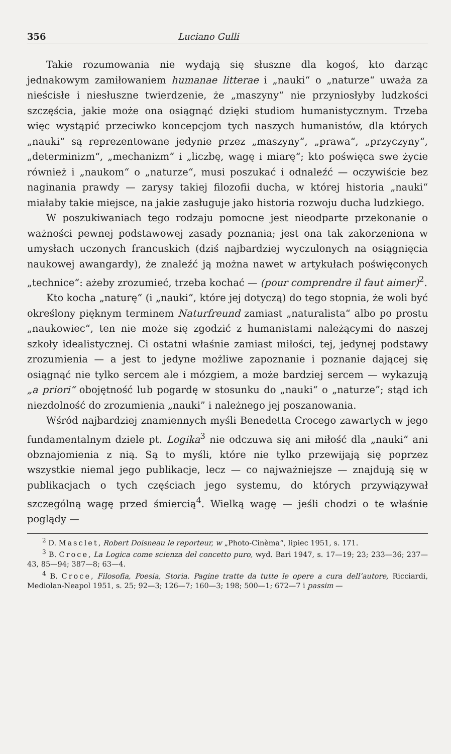356 Luciano Gulli
Takie rozumowania nie wydają się słuszne dla kogoś, kto darząc jednakowym zamiłowaniem humanae litterae i „nauki“ o „naturze“ uważa za nieścisłe i niesłuszne twierdzenie, że „maszyny“ nie przyniosłyby ludzkości szczęścia, jakie może ona osiągnąć dzięki studiom humanistycznym. Trzeba więc wystąpić przeciwko koncepcjom tych naszych humanistów, dla których „nauki“ są reprezentowane jedynie przez „maszyny“, „prawa“, „przyczyny“, „determinizm“, „mechanizm“ i „liczbę, wagę i miarę“; kto poświęca swe życie również i „naukom“ o „naturze“, musi poszukać i odnaleźć — oczywiście bez naginania prawdy — zarysy takiej filozofii ducha, w której historia „nauki“ miałaby takie miejsce, na jakie zasługuje jako historia rozwoju ducha ludzkiego.
W poszukiwaniach tego rodzaju pomocne jest nieodparte przekonanie o ważności pewnej podstawowej zasady poznania; jest ona tak zakorzeniona w umysłach uczonych francuskich (dziś najbardziej wyczulonych na osiągnięcia naukowej awangardy), że znaleźć ją można nawet w artykułach poświęconych „technice“: ażeby zrozumieć, trzeba kochać — (pour comprendre il faut aimer)<sup>2</sup>.
Kto kocha „naturę“ (i „nauki“, które jej dotyczą) do tego stopnia, że woli być określony pięknym terminem Naturfreund zamiast „naturalista“ albo po prostu „naukowiec“, ten nie może się zgodzić z humanistami należącymi do naszej szkoły idealistycznej. Ci ostatni właśnie zamiast miłości, tej, jedynej podstawy zrozumienia — a jest to jedyne możliwe zapoznanie i poznanie dającej się osiągnąć nie tylko sercem ale i mózgiem, a może bardziej sercem — wykazują „a priori“ obojętność lub pogardę w stosunku do „nauki“ o „naturze”; stąd ich niezdolność do zrozumienia „nauki” i należnego jej poszanowania.
Wśród najbardziej znamiennych myśli Benedetta Crocego zawartych w jego fundamentalnym dziele pt. Logika<sup>3</sup> nie odczuwa się ani miłość dla „nauki“ ani obznajomienia z nią. Są to myśli, które nie tylko przewijają się poprzez wszystkie niemal jego publikacje, lecz — co najważniejsze — znajdują się w publikacjach o tych częściach jego systemu, do których przywiązywał szczególną wagę przed śmiercią<sup>4</sup>. Wielką wagę — jeśli chodzi o te właśnie poglądy —
<sup>2</sup> D. Masclet, Robert Doisneau le reporteur, w „Photo-Cinèma“, lipiec 1951, s. 171.
<sup>3</sup> B. Croce, La Logica come scienza del concetto puro, wyd. Bari 1947, s. 17—19; 23; 233—36; 237—43, 85—94; 387—8; 63—4.
<sup>4</sup> B. Croce, Filosofia, Poesia, Storia. Pagine tratte da tutte le opere a cura dell’autore, Ricciardi, Mediolan-Neapol 1951, s. 25; 92—3; 126—7; 160—3; 198; 500—1; 672—7 i passim —